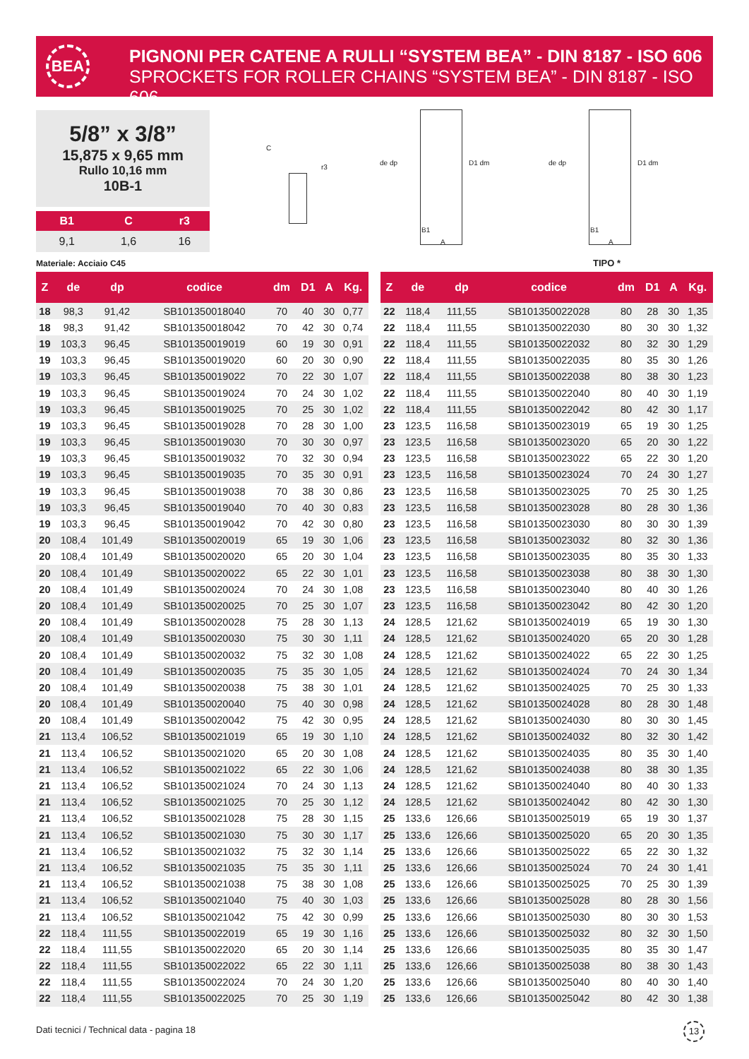BEA
PIGNONI PER CATENE A RULLI “SYSTEM BEA” - DIN 8187 - ISO 606
SPROCKETS FOR ROLLER CHAINS “SYSTEM BEA” - DIN 8187 - ISO 606
5/8” x 3/8”
15,875 x 9,65 mm
Rullo 10,16 mm
10B-1
| B1 | C | r3 |
| --- | --- | --- |
| 9,1 | 1,6 | 16 |
Materiale: Acciaio C45
C
r3
de dp D1 dm
B1
A
de dp D1 dm
B1
A
TIPO *
| Z | de | dp | codice | dm | D1 | A | Kg. |
| --- | --- | --- | --- | --- | --- | --- | --- |
| 18 | 98,3 | 91,42 | SB101350018040 | 70 | 40 | 30 | 0,77 |
| 18 | 98,3 | 91,42 | SB101350018042 | 70 | 42 | 30 | 0,74 |
| 19 | 103,3 | 96,45 | SB101350019019 | 60 | 19 | 30 | 0,91 |
| 19 | 103,3 | 96,45 | SB101350019020 | 60 | 20 | 30 | 0,90 |
| 19 | 103,3 | 96,45 | SB101350019022 | 70 | 22 | 30 | 1,07 |
| 19 | 103,3 | 96,45 | SB101350019024 | 70 | 24 | 30 | 1,02 |
| 19 | 103,3 | 96,45 | SB101350019025 | 70 | 25 | 30 | 1,02 |
| 19 | 103,3 | 96,45 | SB101350019028 | 70 | 28 | 30 | 1,00 |
| 19 | 103,3 | 96,45 | SB101350019030 | 70 | 30 | 30 | 0,97 |
| 19 | 103,3 | 96,45 | SB101350019032 | 70 | 32 | 30 | 0,94 |
| 19 | 103,3 | 96,45 | SB101350019035 | 70 | 35 | 30 | 0,91 |
| 19 | 103,3 | 96,45 | SB101350019038 | 70 | 38 | 30 | 0,86 |
| 19 | 103,3 | 96,45 | SB101350019040 | 70 | 40 | 30 | 0,83 |
| 19 | 103,3 | 96,45 | SB101350019042 | 70 | 42 | 30 | 0,80 |
| 20 | 108,4 | 101,49 | SB101350020019 | 65 | 19 | 30 | 1,06 |
| 20 | 108,4 | 101,49 | SB101350020020 | 65 | 20 | 30 | 1,04 |
| 20 | 108,4 | 101,49 | SB101350020022 | 65 | 22 | 30 | 1,01 |
| 20 | 108,4 | 101,49 | SB101350020024 | 70 | 24 | 30 | 1,08 |
| 20 | 108,4 | 101,49 | SB101350020025 | 70 | 25 | 30 | 1,07 |
| 20 | 108,4 | 101,49 | SB101350020028 | 75 | 28 | 30 | 1,13 |
| 20 | 108,4 | 101,49 | SB101350020030 | 75 | 30 | 30 | 1,11 |
| 20 | 108,4 | 101,49 | SB101350020032 | 75 | 32 | 30 | 1,08 |
| 20 | 108,4 | 101,49 | SB101350020035 | 75 | 35 | 30 | 1,05 |
| 20 | 108,4 | 101,49 | SB101350020038 | 75 | 38 | 30 | 1,01 |
| 20 | 108,4 | 101,49 | SB101350020040 | 75 | 40 | 30 | 0,98 |
| 20 | 108,4 | 101,49 | SB101350020042 | 75 | 42 | 30 | 0,95 |
| 21 | 113,4 | 106,52 | SB101350021019 | 65 | 19 | 30 | 1,10 |
| 21 | 113,4 | 106,52 | SB101350021020 | 65 | 20 | 30 | 1,08 |
| 21 | 113,4 | 106,52 | SB101350021022 | 65 | 22 | 30 | 1,06 |
| 21 | 113,4 | 106,52 | SB101350021024 | 70 | 24 | 30 | 1,13 |
| 21 | 113,4 | 106,52 | SB101350021025 | 70 | 25 | 30 | 1,12 |
| 21 | 113,4 | 106,52 | SB101350021028 | 75 | 28 | 30 | 1,15 |
| 21 | 113,4 | 106,52 | SB101350021030 | 75 | 30 | 30 | 1,17 |
| 21 | 113,4 | 106,52 | SB101350021032 | 75 | 32 | 30 | 1,14 |
| 21 | 113,4 | 106,52 | SB101350021035 | 75 | 35 | 30 | 1,11 |
| 21 | 113,4 | 106,52 | SB101350021038 | 75 | 38 | 30 | 1,08 |
| 21 | 113,4 | 106,52 | SB101350021040 | 75 | 40 | 30 | 1,03 |
| 21 | 113,4 | 106,52 | SB101350021042 | 75 | 42 | 30 | 0,99 |
| 22 | 118,4 | 111,55 | SB101350022019 | 65 | 19 | 30 | 1,16 |
| 22 | 118,4 | 111,55 | SB101350022020 | 65 | 20 | 30 | 1,14 |
| 22 | 118,4 | 111,55 | SB101350022022 | 65 | 22 | 30 | 1,11 |
| 22 | 118,4 | 111,55 | SB101350022024 | 70 | 24 | 30 | 1,20 |
| 22 | 118,4 | 111,55 | SB101350022025 | 70 | 25 | 30 | 1,19 |
| Z | de | dp | codice | dm | D1 | A | Kg. |
| --- | --- | --- | --- | --- | --- | --- | --- |
| 22 | 118,4 | 111,55 | SB101350022028 | 80 | 28 | 30 | 1,35 |
| 22 | 118,4 | 111,55 | SB101350022030 | 80 | 30 | 30 | 1,32 |
| 22 | 118,4 | 111,55 | SB101350022032 | 80 | 32 | 30 | 1,29 |
| 22 | 118,4 | 111,55 | SB101350022035 | 80 | 35 | 30 | 1,26 |
| 22 | 118,4 | 111,55 | SB101350022038 | 80 | 38 | 30 | 1,23 |
| 22 | 118,4 | 111,55 | SB101350022040 | 80 | 40 | 30 | 1,19 |
| 22 | 118,4 | 111,55 | SB101350022042 | 80 | 42 | 30 | 1,17 |
| 23 | 123,5 | 116,58 | SB101350023019 | 65 | 19 | 30 | 1,25 |
| 23 | 123,5 | 116,58 | SB101350023020 | 65 | 20 | 30 | 1,22 |
| 23 | 123,5 | 116,58 | SB101350023022 | 65 | 22 | 30 | 1,20 |
| 23 | 123,5 | 116,58 | SB101350023024 | 70 | 24 | 30 | 1,27 |
| 23 | 123,5 | 116,58 | SB101350023025 | 70 | 25 | 30 | 1,25 |
| 23 | 123,5 | 116,58 | SB101350023028 | 80 | 28 | 30 | 1,36 |
| 23 | 123,5 | 116,58 | SB101350023030 | 80 | 30 | 30 | 1,39 |
| 23 | 123,5 | 116,58 | SB101350023032 | 80 | 32 | 30 | 1,36 |
| 23 | 123,5 | 116,58 | SB101350023035 | 80 | 35 | 30 | 1,33 |
| 23 | 123,5 | 116,58 | SB101350023038 | 80 | 38 | 30 | 1,30 |
| 23 | 123,5 | 116,58 | SB101350023040 | 80 | 40 | 30 | 1,26 |
| 23 | 123,5 | 116,58 | SB101350023042 | 80 | 42 | 30 | 1,20 |
| 24 | 128,5 | 121,62 | SB101350024019 | 65 | 19 | 30 | 1,30 |
| 24 | 128,5 | 121,62 | SB101350024020 | 65 | 20 | 30 | 1,28 |
| 24 | 128,5 | 121,62 | SB101350024022 | 65 | 22 | 30 | 1,25 |
| 24 | 128,5 | 121,62 | SB101350024024 | 70 | 24 | 30 | 1,34 |
| 24 | 128,5 | 121,62 | SB101350024025 | 70 | 25 | 30 | 1,33 |
| 24 | 128,5 | 121,62 | SB101350024028 | 80 | 28 | 30 | 1,48 |
| 24 | 128,5 | 121,62 | SB101350024030 | 80 | 30 | 30 | 1,45 |
| 24 | 128,5 | 121,62 | SB101350024032 | 80 | 32 | 30 | 1,42 |
| 24 | 128,5 | 121,62 | SB101350024035 | 80 | 35 | 30 | 1,40 |
| 24 | 128,5 | 121,62 | SB101350024038 | 80 | 38 | 30 | 1,35 |
| 24 | 128,5 | 121,62 | SB101350024040 | 80 | 40 | 30 | 1,33 |
| 24 | 128,5 | 121,62 | SB101350024042 | 80 | 42 | 30 | 1,30 |
| 25 | 133,6 | 126,66 | SB101350025019 | 65 | 19 | 30 | 1,37 |
| 25 | 133,6 | 126,66 | SB101350025020 | 65 | 20 | 30 | 1,35 |
| 25 | 133,6 | 126,66 | SB101350025022 | 65 | 22 | 30 | 1,32 |
| 25 | 133,6 | 126,66 | SB101350025024 | 70 | 24 | 30 | 1,41 |
| 25 | 133,6 | 126,66 | SB101350025025 | 70 | 25 | 30 | 1,39 |
| 25 | 133,6 | 126,66 | SB101350025028 | 80 | 28 | 30 | 1,56 |
| 25 | 133,6 | 126,66 | SB101350025030 | 80 | 30 | 30 | 1,53 |
| 25 | 133,6 | 126,66 | SB101350025032 | 80 | 32 | 30 | 1,50 |
| 25 | 133,6 | 126,66 | SB101350025035 | 80 | 35 | 30 | 1,47 |
| 25 | 133,6 | 126,66 | SB101350025038 | 80 | 38 | 30 | 1,43 |
| 25 | 133,6 | 126,66 | SB101350025040 | 80 | 40 | 30 | 1,40 |
| 25 | 133,6 | 126,66 | SB101350025042 | 80 | 42 | 30 | 1,38 |
Dati tecnici / Technical data - pagina 18
13